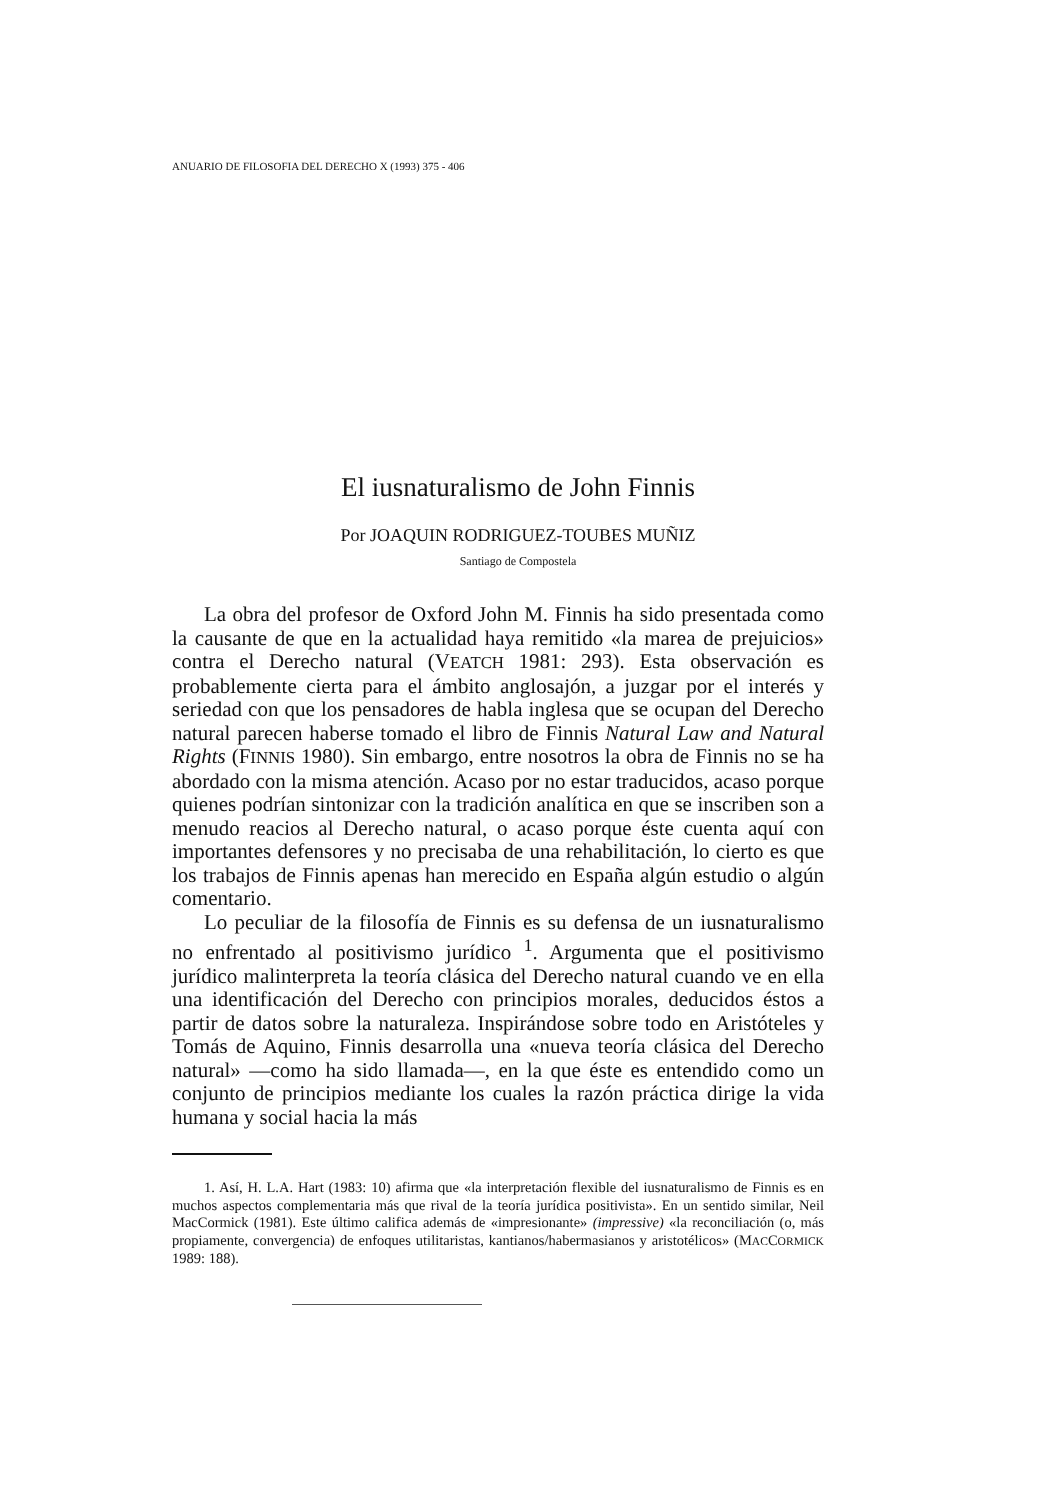ANUARIO DE FILOSOFIA DEL DERECHO X (1993) 375 - 406
El iusnaturalismo de John Finnis
Por JOAQUIN RODRIGUEZ-TOUBES MUÑIZ
Santiago de Compostela
La obra del profesor de Oxford John M. Finnis ha sido presentada como la causante de que en la actualidad haya remitido «la marea de prejuicios» contra el Derecho natural (VEATCH 1981: 293). Esta observación es probablemente cierta para el ámbito anglosajón, a juzgar por el interés y seriedad con que los pensadores de habla inglesa que se ocupan del Derecho natural parecen haberse tomado el libro de Finnis Natural Law and Natural Rights (FINNIS 1980). Sin embargo, entre nosotros la obra de Finnis no se ha abordado con la misma atención. Acaso por no estar traducidos, acaso porque quienes podrían sintonizar con la tradición analítica en que se inscriben son a menudo reacios al Derecho natural, o acaso porque éste cuenta aquí con importantes defensores y no precisaba de una rehabilitación, lo cierto es que los trabajos de Finnis apenas han merecido en España algún estudio o algún comentario.
Lo peculiar de la filosofía de Finnis es su defensa de un iusnaturalismo no enfrentado al positivismo jurídico <sup>1</sup>. Argumenta que el positivismo jurídico malinterpreta la teoría clásica del Derecho natural cuando ve en ella una identificación del Derecho con principios morales, deducidos éstos a partir de datos sobre la naturaleza. Inspirándose sobre todo en Aristóteles y Tomás de Aquino, Finnis desarrolla una «nueva teoría clásica del Derecho natural» —como ha sido llamada—, en la que éste es entendido como un conjunto de principios mediante los cuales la razón práctica dirige la vida humana y social hacia la más
1. Así, H. L.A. Hart (1983: 10) afirma que «la interpretación flexible del iusnaturalismo de Finnis es en muchos aspectos complementaria más que rival de la teoría jurídica positivista». En un sentido similar, Neil MacCormick (1981). Este último califica además de «impresionante» (impressive) «la reconciliación (o, más propiamente, convergencia) de enfoques utilitaristas, kantianos/habermasianos y aristotélicos» (MACCORMICK 1989: 188).